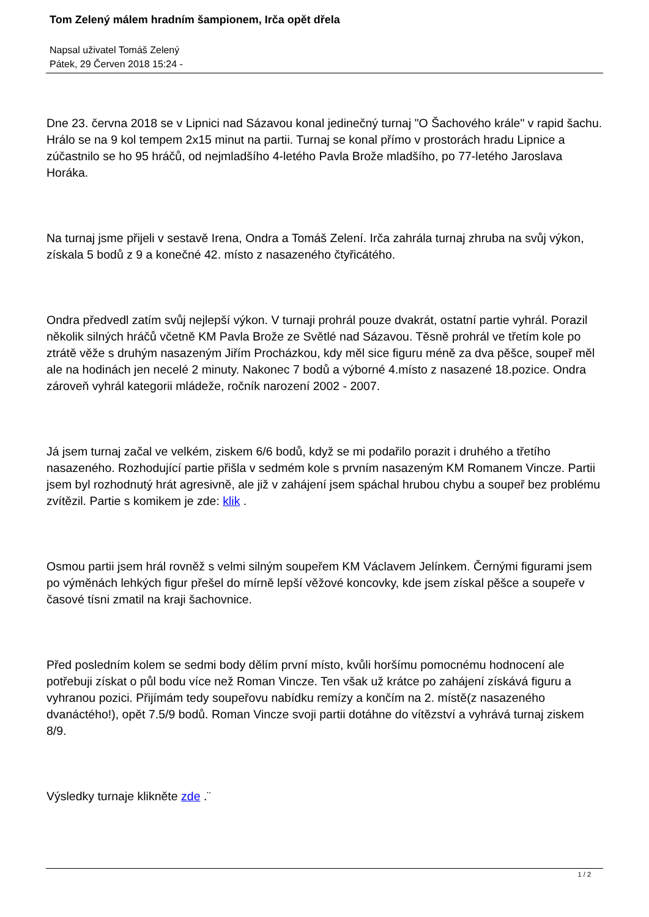Tom Zelený málem hradním šampionem, Irča opět dřela
Napsal uživatel Tomáš Zelený
Pátek, 29 Červen 2018 15:24 -
Dne 23. června 2018 se v Lipnici nad Sázavou konal jedinečný turnaj "O Šachového krále" v rapid šachu. Hrálo se na 9 kol tempem 2x15 minut na partii. Turnaj se konal přímo v prostorách hradu Lipnice a zúčastnilo se ho 95 hráčů, od nejmladšího 4-letého Pavla Brože mladšího, po 77-letého Jaroslava Horáka.
Na turnaj jsme přijeli v sestavě Irena, Ondra a Tomáš Zelení. Irča zahrála turnaj zhruba na svůj výkon, získala 5 bodů z 9 a konečné 42. místo z nasazeného čtyřicátého.
Ondra předvedl zatím svůj nejlepší výkon. V turnaji prohrál pouze dvakrát, ostatní partie vyhrál. Porazil několik silných hráčů včetně KM Pavla Brože ze Světlé nad Sázavou. Těsně prohrál ve třetím kole po ztrátě věže s druhým nasazeným Jiřím Procházkou, kdy měl sice figuru méně za dva pěšce, soupeř měl ale na hodinách jen necelé 2 minuty. Nakonec 7 bodů a výborné 4.místo z nasazené 18.pozice. Ondra zároveň vyhrál kategorii mládeže, ročník narození 2002 - 2007.
Já jsem turnaj začal ve velkém, ziskem 6/6 bodů, když se mi podařilo porazit i druhého a třetího nasazeného. Rozhodující partie přišla v sedmém kole s prvním nasazeným KM Romanem Vincze. Partii jsem byl rozhodnutý hrát agresivně, ale již v zahájení jsem spáchal hrubou chybu a soupeř bez problému zvítězil. Partie s komikem je zde: klik .
Osmou partii jsem hrál rovněž s velmi silným soupeřem KM Václavem Jelínkem. Černými figurami jsem po výměnách lehkých figur přešel do mírně lepší věžové koncovky, kde jsem získal pěšce a soupeře v časové tísni zmatil na kraji šachovnice.
Před posledním kolem se sedmi body dělím první místo, kvůli horšímu pomocnému hodnocení ale potřebuji získat o půl bodu více než Roman Vincze. Ten však už krátce po zahájení získává figuru a vyhranou pozici. Přijímám tedy soupeřovu nabídku remízy a končím na 2. místě(z nasazeného dvanáctého!), opět 7.5/9 bodů. Roman Vincze svoji partii dotáhne do vítězství a vyhrává turnaj ziskem 8/9.
Výsledky turnaje klikněte zde .¨
1 / 2